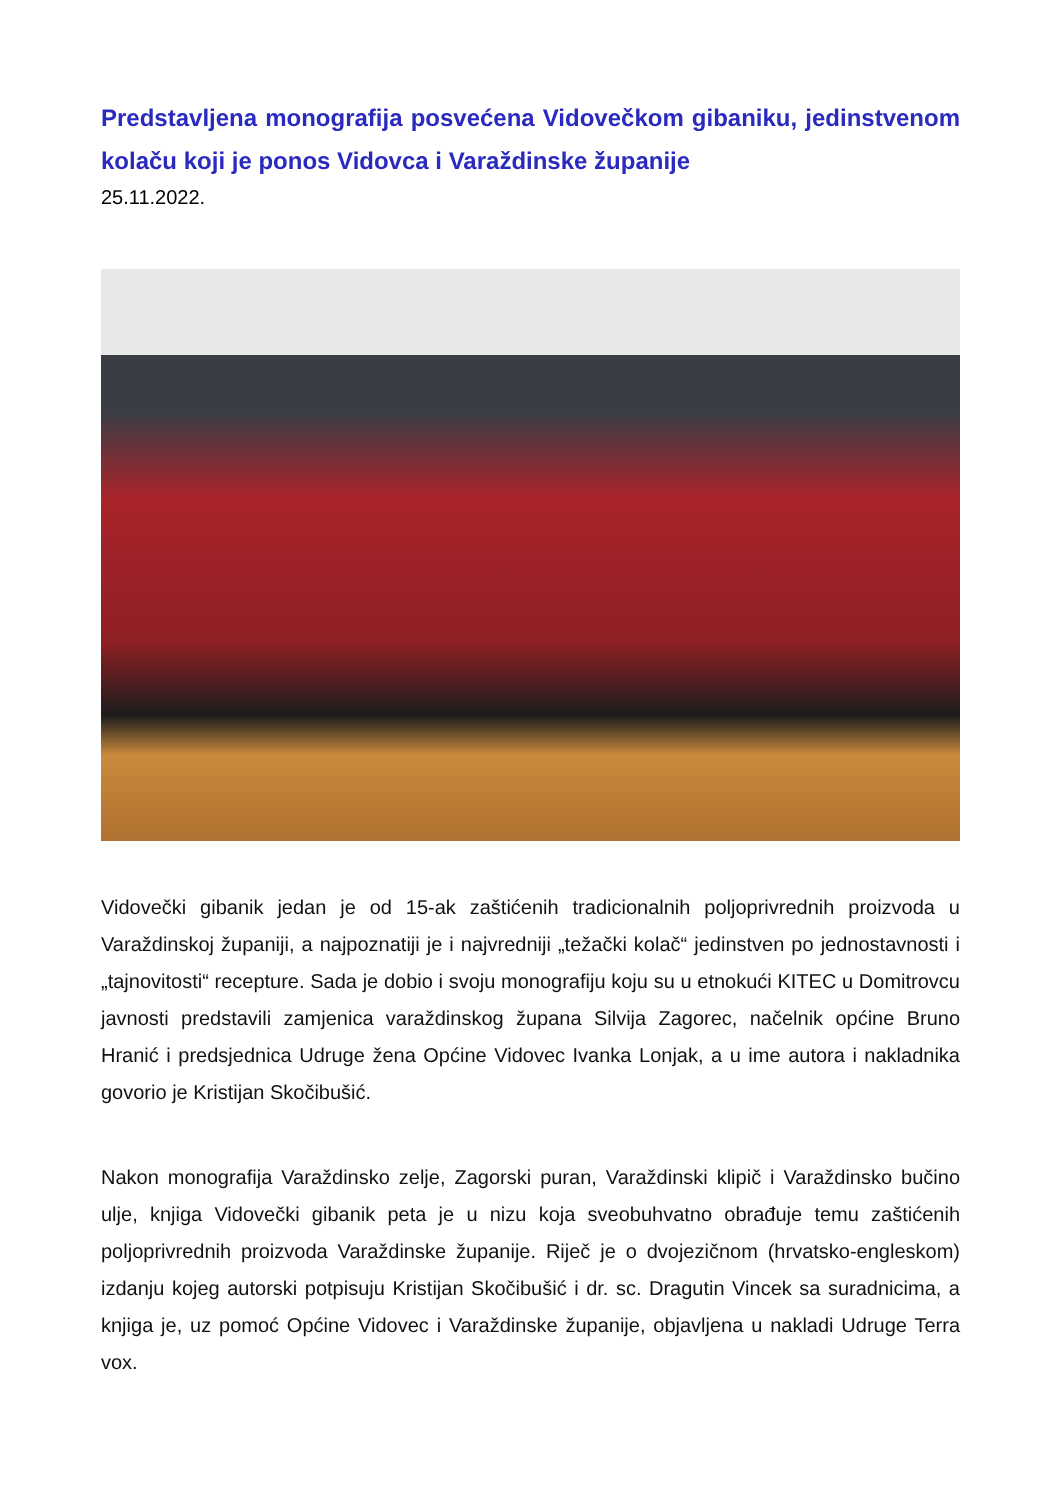Predstavljena monografija posvećena Vidovečkom gibaniku, jedinstvenom kolaču koji je ponos Vidovca i Varaždinske županije
25.11.2022.
Vidovečki gibanik jedan je od 15-ak zaštićenih tradicionalnih poljoprivrednih proizvoda u Varaždinskoj županiji, a najpoznatiji je i najvredniji „težački kolač“ jedinstven po jednostavnosti i „tajnovitosti“ recepture. Sada je dobio i svoju monografiju koju su u etnokući KITEC u Domitrovcu javnosti predstavili zamjenica varaždinskog župana Silvija Zagorec, načelnik općine Bruno Hranić i predsjednica Udruge žena Općine Vidovec Ivanka Lonjak, a u ime autora i nakladnika govorio je Kristijan Skočibušić.
Nakon monografija Varaždinsko zelje, Zagorski puran, Varaždinski klipič i Varaždinsko bučino ulje, knjiga Vidovečki gibanik peta je u nizu koja sveobuhvatno obrađuje temu zaštićenih poljoprivrednih proizvoda Varaždinske županije. Riječ je o dvojezičnom (hrvatsko-engleskom) izdanju kojeg autorski potpisuju Kristijan Skočibušić i dr. sc. Dragutin Vincek sa suradnicima, a knjiga je, uz pomoć Općine Vidovec i Varaždinske županije, objavljena u nakladi Udruge Terra vox.